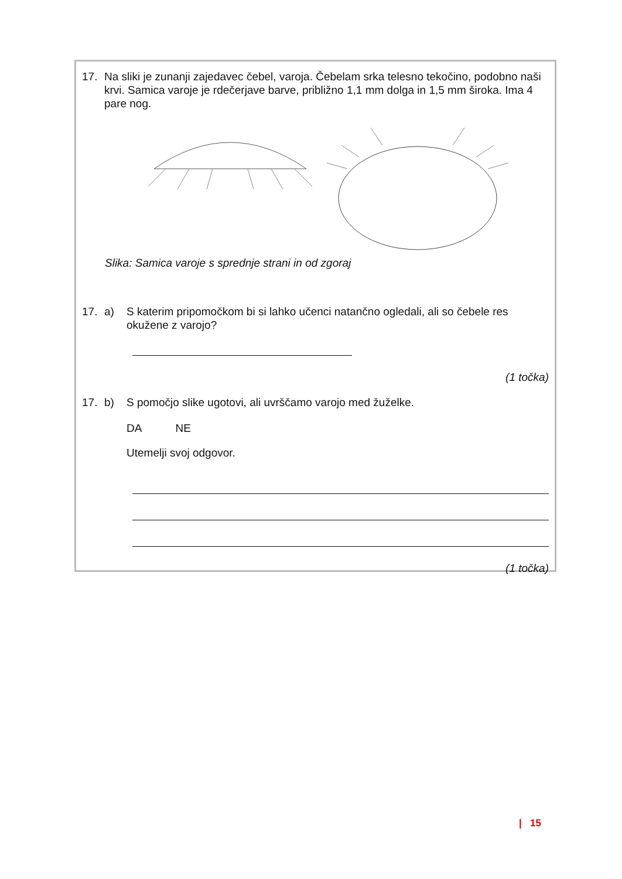17. Na sliki je zunanji zajedavec čebel, varoja. Čebelam srka telesno tekočino, podobno naši krvi. Samica varoje je rdečerjave barve, približno 1,1 mm dolga in 1,5 mm široka. Ima 4 pare nog.
Slika: Samica varoje s sprednje strani in od zgoraj
17. a) S katerim pripomočkom bi si lahko učenci natančno ogledali, ali so čebele res okužene z varojo?
(1 točka)
17. b) S pomočjo slike ugotovi, ali uvrščamo varojo med žuželke.
DA NE
Utemelji svoj odgovor.
(1 točka)
| 15